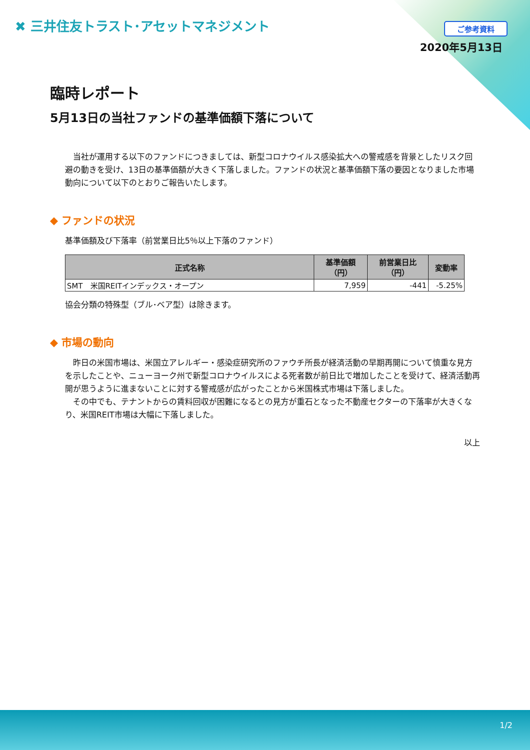✖ 三井住友トラスト･アセットマネジメント
ご参考資料
2020年5月13日
臨時レポート
5月13日の当社ファンドの基準価額下落について
　当社が運用する以下のファンドにつきましては、新型コロナウイルス感染拡大への警戒感を背景としたリスク回避の動きを受け、13日の基準価額が大きく下落しました。ファンドの状況と基準価額下落の要因となりました市場動向について以下のとおりご報告いたします。
◆ ファンドの状況
基準価額及び下落率（前営業日比5％以上下落のファンド）
| 正式名称 | 基準価額 （円） | 前営業日比 （円） | 変動率 |
| --- | --- | --- | --- |
| SMT 米国REITインデックス・オープン | 7,959 | -441 | -5.25% |
協会分類の特殊型（ブル･ベア型）は除きます。
◆ 市場の動向
　昨日の米国市場は、米国立アレルギー・感染症研究所のファウチ所長が経済活動の早期再開について慎重な見方を示したことや、ニューヨーク州で新型コロナウイルスによる死者数が前日比で増加したことを受けて、経済活動再開が思うように進まないことに対する警戒感が広がったことから米国株式市場は下落しました。
　その中でも、テナントからの賃料回収が困難になるとの見方が重石となった不動産セクターの下落率が大きくなり、米国REIT市場は大幅に下落しました。
以上
1/2